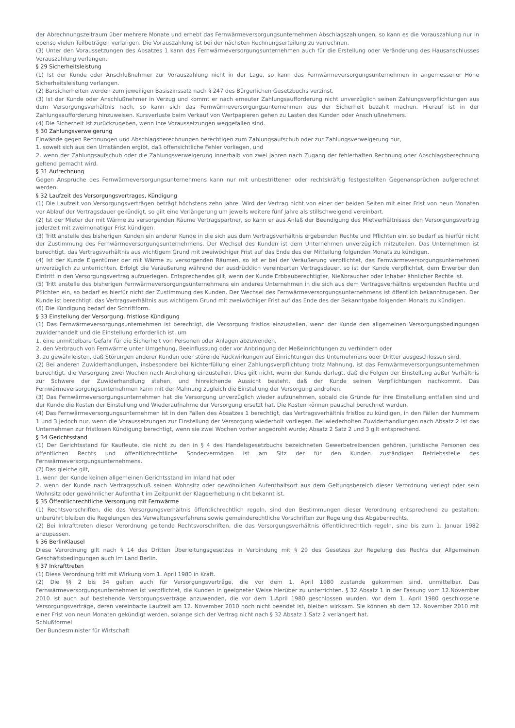der Abrechnungszeitraum über mehrere Monate und erhebt das Fernwärmeversorgungsunternehmen Abschlagszahlungen, so kann es die Vorauszahlung nur in ebenso vielen Teilbeträgen verlangen. Die Vorauszahlung ist bei der nächsten Rechnungserteilung zu verrechnen.
(3) Unter den Voraussetzungen des Absatzes 1 kann das Fernwärmeversorgungsunternehmen auch für die Erstellung oder Veränderung des Hausanschlusses Vorauszahlung verlangen.
§ 29 Sicherheitsleistung
(1) Ist der Kunde oder Anschlußnehmer zur Vorauszahlung nicht in der Lage, so kann das Fernwärmeversorgungsunternehmen in angemessener Höhe Sicherheitsleistung verlangen.
(2) Barsicherheiten werden zum jeweiligen Basiszinssatz nach § 247 des Bürgerlichen Gesetzbuchs verzinst.
(3) Ist der Kunde oder Anschlußnehmer in Verzug und kommt er nach erneuter Zahlungsaufforderung nicht unverzüglich seinen Zahlungsverpflichtungen aus dem Versorgungsverhältnis nach, so kann sich das Fernwärmeversorgungsunternehmen aus der Sicherheit bezahlt machen. Hierauf ist in der Zahlungsaufforderung hinzuweisen. Kursverluste beim Verkauf von Wertpapieren gehen zu Lasten des Kunden oder Anschlußnehmers.
(4) Die Sicherheit ist zurückzugeben, wenn ihre Voraussetzungen weggefallen sind.
§ 30 Zahlungsverweigerung
Einwände gegen Rechnungen und Abschlagsberechnungen berechtigen zum Zahlungsaufschub oder zur Zahlungsverweigerung nur,
1. soweit sich aus den Umständen ergibt, daß offensichtliche Fehler vorliegen, und
2. wenn der Zahlungsaufschub oder die Zahlungsverweigerung innerhalb von zwei Jahren nach Zugang der fehlerhaften Rechnung oder Abschlagsberechnung geltend gemacht wird.
§ 31 Aufrechnung
Gegen Ansprüche des Fernwärmeversorgungsunternehmens kann nur mit unbestrittenen oder rechtskräftig festgestellten Gegenansprüchen aufgerechnet werden.
§ 32 Laufzeit des Versorgungsvertrages, Kündigung
(1) Die Laufzeit von Versorgungsverträgen beträgt höchstens zehn Jahre. Wird der Vertrag nicht von einer der beiden Seiten mit einer Frist von neun Monaten vor Ablauf der Vertragsdauer gekündigt, so gilt eine Verlängerung um jeweils weitere fünf Jahre als stillschweigend vereinbart.
(2) Ist der Mieter der mit Wärme zu versorgenden Räume Vertragspartner, so kann er aus Anlaß der Beendigung des Mietverhältnisses den Versorgungsvertrag jederzeit mit zweimonatiger Frist kündigen.
(3) Tritt anstelle des bisherigen Kunden ein anderer Kunde in die sich aus dem Vertragsverhältnis ergebenden Rechte und Pflichten ein, so bedarf es hierfür nicht der Zustimmung des Fernwärmeversorgungsunternehmens. Der Wechsel des Kunden ist dem Unternehmen unverzüglich mitzuteilen. Das Unternehmen ist berechtigt, das Vertragsverhältnis aus wichtigem Grund mit zweiwöchiger Frist auf das Ende des der Mitteilung folgenden Monats zu kündigen.
(4) Ist der Kunde Eigentümer der mit Wärme zu versorgenden Räumen, so ist er bei der Veräußerung verpflichtet, das Fernwärmeversorgungsunternehmen unverzüglich zu unterrichten. Erfolgt die Veräußerung während der ausdrücklich vereinbarten Vertragsdauer, so ist der Kunde verpflichtet, dem Erwerber den Eintritt in den Versorgungsvertrag aufzuerlegen. Entsprechendes gilt, wenn der Kunde Erbbauberechtigter, Nießbraucher oder Inhaber ähnlicher Rechte ist.
(5) Tritt anstelle des bisherigen Fernwärmeversorgungsunternehmens ein anderes Unternehmen in die sich aus dem Vertragsverhältnis ergebenden Rechte und Pflichten ein, so bedarf es hierfür nicht der Zustimmung des Kunden. Der Wechsel des Fernwärmeversorgungsunternehmens ist öffentlich bekanntzugeben. Der Kunde ist berechtigt, das Vertragsverhältnis aus wichtigem Grund mit zweiwöchiger Frist auf das Ende des der Bekanntgabe folgenden Monats zu kündigen.
(6) Die Kündigung bedarf der Schriftform.
§ 33 Einstellung der Versorgung, fristlose Kündigung
(1) Das Fernwärmeversorgungsunternehmen ist berechtigt, die Versorgung fristlos einzustellen, wenn der Kunde den allgemeinen Versorgungsbedingungen zuwiderhandelt und die Einstellung erforderlich ist, um
1. eine unmittelbare Gefahr für die Sicherheit von Personen oder Anlagen abzuwenden,
2. den Verbrauch von Fernwärme unter Umgehung, Beeinflussung oder vor Anbringung der Meßeinrichtungen zu verhindern oder
3. zu gewährleisten, daß Störungen anderer Kunden oder störende Rückwirkungen auf Einrichtungen des Unternehmens oder Dritter ausgeschlossen sind.
(2) Bei anderen Zuwiderhandlungen, insbesondere bei Nichterfüllung einer Zahlungsverpflichtung trotz Mahnung, ist das Fernwärmeversorgungsunternehmen berechtigt, die Versorgung zwei Wochen nach Androhung einzustellen. Dies gilt nicht, wenn der Kunde darlegt, daß die Folgen der Einstellung außer Verhältnis zur Schwere der Zuwiderhandlung stehen, und hinreichende Aussicht besteht, daß der Kunde seinen Verpflichtungen nachkommt. Das Fernwärmeversorgungsunternehmen kann mit der Mahnung zugleich die Einstellung der Versorgung androhen.
(3) Das Fernwärmeversorgungsunternehmen hat die Versorgung unverzüglich wieder aufzunehmen, sobald die Gründe für ihre Einstellung entfallen sind und der Kunde die Kosten der Einstellung und Wiederaufnahme der Versorgung ersetzt hat. Die Kosten können pauschal berechnet werden.
(4) Das Fernwärmeversorgungsunternehmen ist in den Fällen des Absatzes 1 berechtigt, das Vertragsverhältnis fristlos zu kündigen, in den Fällen der Nummern 1 und 3 jedoch nur, wenn die Voraussetzungen zur Einstellung der Versorgung wiederholt vorliegen. Bei wiederholten Zuwiderhandlungen nach Absatz 2 ist das Unternehmen zur fristlosen Kündigung berechtigt, wenn sie zwei Wochen vorher angedroht wurde; Absatz 2 Satz 2 und 3 gilt entsprechend.
§ 34 Gerichtsstand
(1) Der Gerichtsstand für Kaufleute, die nicht zu den in § 4 des Handelsgesetzbuchs bezeichneten Gewerbetreibenden gehören, juristische Personen des öffentlichen Rechts und öffentlichrechtliche Sondervermögen ist am Sitz der für den Kunden zuständigen Betriebsstelle des Fernwärmeversorgungsunternehmens.
(2) Das gleiche gilt,
1. wenn der Kunde keinen allgemeinen Gerichtsstand im Inland hat oder
2. wenn der Kunde nach Vertragsschluß seinen Wohnsitz oder gewöhnlichen Aufenthaltsort aus dem Geltungsbereich dieser Verordnung verlegt oder sein Wohnsitz oder gewöhnlicher Aufenthalt im Zeitpunkt der Klageerhebung nicht bekannt ist.
§ 35 Öffentlichrechtliche Versorgung mit Fernwärme
(1) Rechtsvorschriften, die das Versorgungsverhältnis öffentlichrechtlich regeln, sind den Bestimmungen dieser Verordnung entsprechend zu gestalten; unberührt bleiben die Regelungen des Verwaltungsverfahrens sowie gemeinderechtliche Vorschriften zur Regelung des Abgabenrechts.
(2) Bei Inkrafttreten dieser Verordnung geltende Rechtsvorschriften, die das Versorgungsverhältnis öffentlichrechtlich regeln, sind bis zum 1. Januar 1982 anzupassen.
§ 36 BerlinKlausel
Diese Verordnung gilt nach § 14 des Dritten Überleitungsgesetzes in Verbindung mit § 29 des Gesetzes zur Regelung des Rechts der Allgemeinen Geschäftsbedingungen auch im Land Berlin.
§ 37 Inkrafttreten
(1) Diese Verordnung tritt mit Wirkung vom 1. April 1980 in Kraft.
(2) Die §§ 2 bis 34 gelten auch für Versorgungsverträge, die vor dem 1. April 1980 zustande gekommen sind, unmittelbar. Das Fernwärmeversorgungsunternehmen ist verpflichtet, die Kunden in geeigneter Weise hierüber zu unterrichten. § 32 Absatz 1 in der Fassung vom 12.November 2010 ist auch auf bestehende Versorgungsverträge anzuwenden, die vor dem 1.April 1980 geschlossen wurden. Vor dem 1. April 1980 geschlossene Versorgungsverträge, deren vereinbarte Laufzeit am 12. November 2010 noch nicht beendet ist, bleiben wirksam. Sie können ab dem 12. November 2010 mit einer Frist von neun Monaten gekündigt werden, solange sich der Vertrag nicht nach § 32 Absatz 1 Satz 2 verlängert hat.
Schlußformel
Der Bundesminister für Wirtschaft